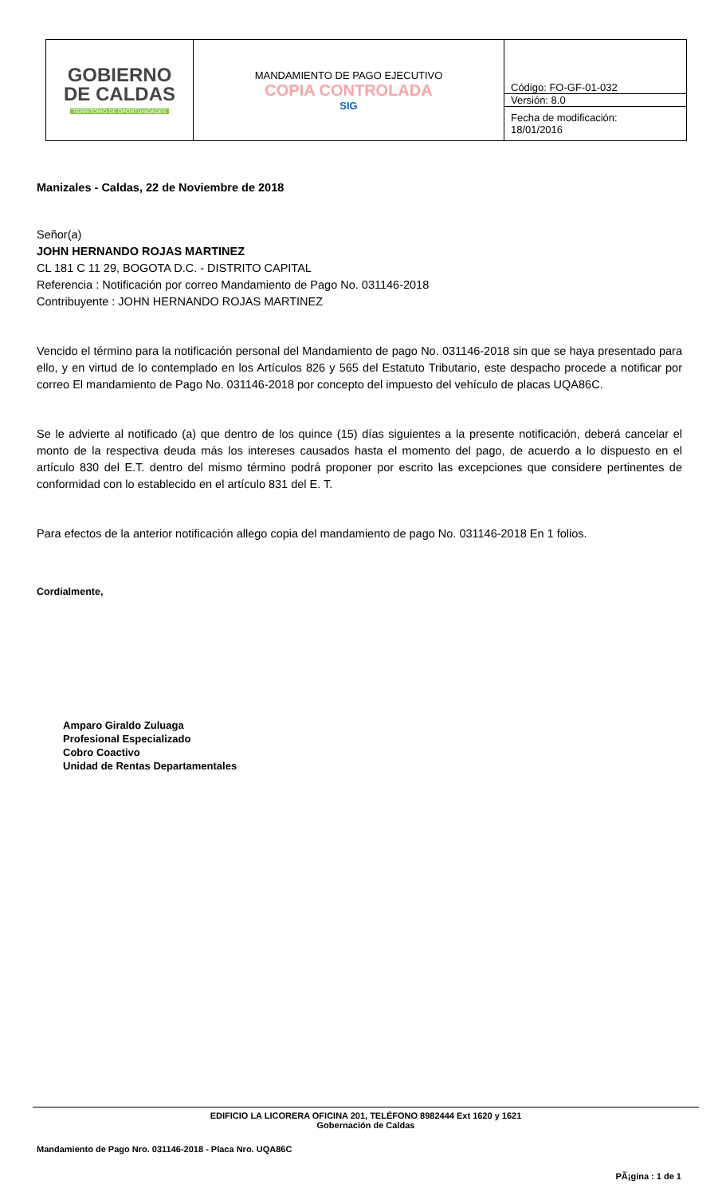| GOBIERNO DE CALDAS TERRITORIO DE OPORTUNIDADES | MANDAMIENTO DE PAGO EJECUTIVO COPIA CONTROLADA SIG | Código: FO-GF-01-032 |
| | | Versión: 8.0 |
| | | Fecha de modificación: 18/01/2016 |
Manizales - Caldas, 22 de Noviembre de 2018
Señor(a)
JOHN HERNANDO ROJAS MARTINEZ
CL 181 C 11 29, BOGOTA D.C. - DISTRITO CAPITAL
Referencia : Notificación por correo Mandamiento de Pago No. 031146-2018
Contribuyente : JOHN HERNANDO ROJAS MARTINEZ
Vencido el término para la notificación personal del Mandamiento de pago No. 031146-2018 sin que se haya presentado para ello, y en virtud de lo contemplado en los Artículos 826 y 565 del Estatuto Tributario, este despacho procede a notificar por correo El mandamiento de Pago No. 031146-2018 por concepto del impuesto del vehículo de placas UQA86C.
Se le advierte al notificado (a) que dentro de los quince (15) días siguientes a la presente notificación, deberá cancelar el monto de la respectiva deuda más los intereses causados hasta el momento del pago, de acuerdo a lo dispuesto en el artículo 830 del E.T. dentro del mismo término podrá proponer por escrito las excepciones que considere pertinentes de conformidad con lo establecido en el artículo 831 del E. T.
Para efectos de la anterior notificación allego copia del mandamiento de pago No. 031146-2018 En 1 folios.
Cordialmente,
Amparo Giraldo Zuluaga
Profesional Especializado
Cobro Coactivo
Unidad de Rentas Departamentales
EDIFICIO LA LICORERA OFICINA 201, TELÉFONO 8982444 Ext 1620 y 1621
Gobernación de Caldas
Mandamiento de Pago Nro. 031146-2018 - Placa Nro. UQA86C
PÃ¡gina : 1 de 1